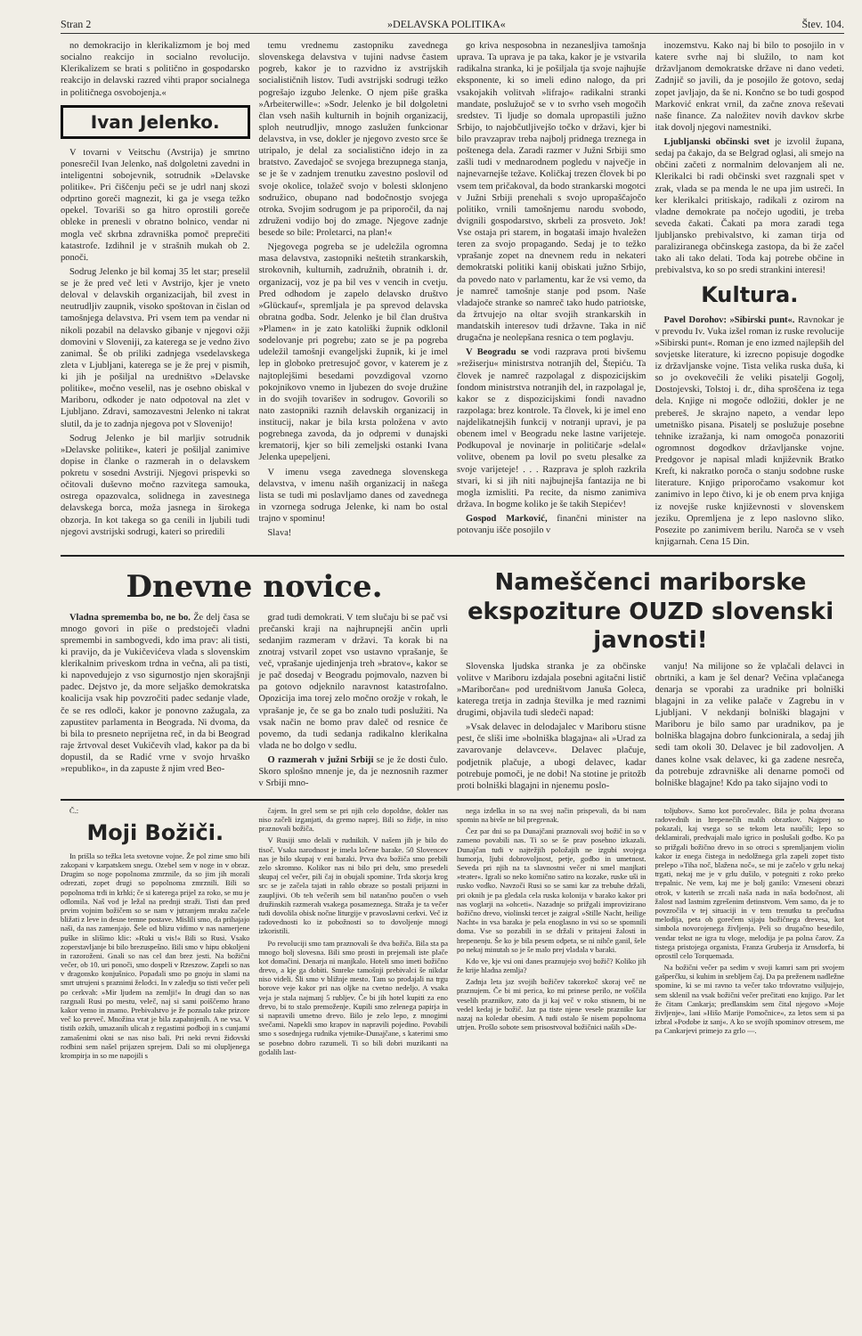Stran 2 »DELAVSKA POLITIKA« Štev. 104.
no demokracijo in klerikalizmom je boj med socialno reakcijo in socialno revolucijo. Klerikalizem se brati s politično in gospodarsko reakcijo in delavski razred vihti prapor socialnega in političnega osvobojenja.«
Ivan Jelenko.
V tovarni v Veitschu (Avstrija) je smrtno ponesrečil Ivan Jelenko, naš dolgoletni zavedni in inteligentni sobojevnik, sotrudnik »Delavske politike«. Pri čiščenju peči se je udrl nanj skozi odprtino goreči magnezit, ki ga je vsega težko opekel. Tovariši so ga hitro oprostili goreče obleke in prenesli v obratno bolnico, vendar ni mogla več skrbna zdravniška pomoč preprečiti katastrofe. Izdihnil je v strašnih mukah ob 2. ponoči.
Sodrug Jelenko je bil komaj 35 let star; preselil se je že pred več leti v Avstrijo, kjer je vneto deloval v delavskih organizacijah, bil zvest in neutrudljiv zaupnik, visoko spoštovan in čislan od tamošnjega delavstva. Pri vsem tem pa vendar ni nikoli pozabil na delavsko gibanje v njegovi ožji domovini v Sloveniji, za katerega se je vedno živo zanimal. Še ob priliki zadnjega vsedelavskega zleta v Ljubljani, katerega se je že prej v pismih, ki jih je pošiljal na uredništvo »Delavske politike«, močno veselil, nas je osebno obiskal v Mariboru, odkoder je nato odpotoval na zlet v Ljubljano. Zdravi, samozavestni Jelenko ni takrat slutil, da je to zadnja njegova pot v Slovenijo!
Sodrug Jelenko je bil marljiv sotrudnik »Delavske politike«, kateri je pošiljal zanimive dopise in članke o razmerah in o delavskem pokretu v sosedni Avstriji. Njegovi prispevki so očitovali duševno močno razvitega samouka, ostrega opazovalca, solidnega in zavestnega delavskega borca, moža jasnega in širokega obzorja. In kot takega so ga cenili in ljubili tudi njegovi avstrijski sodrugi, kateri so priredili
temu vrednemu zastopniku zavednega slovenskega delavstva v tujini nadvse častem pogreb, kakor je to razvidno iz avstrijskih socialističnih listov. Tudi avstrijski sodrugi težko pogrešajo izgubo Jelenke. O njem piše graška »Arbeiterwille«: »Sodr. Jelenko je bil dolgoletni član vseh naših kulturnih in bojnih organizacij, sploh neutrudljiv, mnogo zaslužen funkcionar delavstva, in vse, dokler je njegovo zvesto srce še utripalo, je delal za socialistično idejo in za bratstvo. Zavedajoč se svojega brezupnega stanja, se je še v zadnjem trenutku zavestno poslovil od svoje okolice, tolažeč svojo v bolesti sklonjeno sodružico, obupano nad bodočnostjo svojega otroka. Svojim sodrugom je pa priporočil, da naj združeni vodijo boj do zmage. Njegove zadnje besede so bile: Proletarci, na plan!«
Njegovega pogreba se je udeležila ogromna masa delavstva, zastopniki neštetih strankarskih, strokovnih, kulturnih, zadružnih, obratnih i. dr. organizacij, voz je pa bil ves v vencih in cvetju. Pred odhodom je zapelo delavsko društvo »Glückauf«, spremljala je pa sprevod delavska obratna godba. Sodr. Jelenko je bil član društva »Plamen« in je zato katoliški župnik odklonil sodelovanje pri pogrebu; zato se je pa pogreba udeležil tamošnji evangeljski župnik, ki je imel lep in globoko pretresujoč govor, v katerem je z najtoplejšimi besedami povzdigoval vzorno pokojnikovo vnemo in ljubezen do svoje družine in do svojih tovarišev in sodrugov. Govorili so nato zastopniki raznih delavskih organizacij in institucij, nakar je bila krsta položena v avto pogrebnega zavoda, da jo odpremi v dunajski krematorij, kjer so bili zemeljski ostanki Ivana Jelenka upepeljeni.
V imenu vsega zavednega slovenskega delavstva, v imenu naših organizacij in našega lista se tudi mi poslavljamo danes od zavednega in vzornega sodruga Jelenke, ki nam bo ostal trajno v spominu!
Slava!
go kriva nesposobna in nezanesljiva tamošnja uprava. Ta uprava je pa taka, kakor je je vstvarila radikalna stranka, ki je pošiljala tja svoje najhujše eksponente, ki so imeli edino nalogo, da pri vsakojakih volitvah »lifrajo« radikalni stranki mandate, poslužujoč se v to svrho vseh mogočih sredstev. Ti ljudje so domala upropastili južno Srbijo, to najobčutljivejšo točko v državi, kjer bi bilo pravzaprav treba najbolj pridnega treznega in poštenega dela. Zaradi razmer v Južni Srbiji smo zašli tudi v mednarodnem pogledu v največje in najnevarnejše težave. Količkaj trezen človek bi po vsem tem pričakoval, da bodo strankarski mogotci v Južni Srbiji prenehali s svojo upropaščajočo politiko, vrnili tamošnjemu narodu svobodo, dvignili gospodarstvo, skrbeli za prosveto. Jok! Vse ostaja pri starem, in bogataši imajo hvaležen teren za svojo propagando. Sedaj je to težko vprašanje zopet na dnevnem redu in nekateri demokratski politiki kanij obiskati južno Srbijo, da povedo nato v parlamentu, kar že vsi vemo, da je namreč tamošnje stanje pod psom. Naše vladajoče stranke so namreč tako hudo patriotske, da žrtvujejo na oltar svojih strankarskih in mandatskih interesov tudi državne. Taka in nič drugačna je neolepšana resnica o tem poglavju.
V Beogradu se vodi razprava proti bivšemu »režiserju« ministrstva notranjih del, Štepiću. Ta človek je namreč razpolagal z dispozicijskim fondom ministrstva notranjih del, in razpolagal je, kakor se z dispozicijskimi fondi navadno razpolaga: brez kontrole. Ta človek, ki je imel eno najdelikatnejših funkcij v notranji upravi, je pa obenem imel v Beogradu neke lastne varijeteje. Podkupoval je novinarje in političarje »delal« volitve, obenem pa lovil po svetu plesalke za svoje varijeteje! . . . Razprava je sploh razkrila stvari, ki si jih niti najbujnejša fantazija ne bi mogla izmisliti. Pa recite, da nismo zanimiva država. In bogme koliko je še takih Stepićev!
Gospod Marković, finančni minister na potovanju išče posojilo v
inozemstvu. Kako naj bi bilo to posojilo in v katere svrhe naj bi služilo, to nam kot državljanom demokratske države ni dano vedeti. Zadnjič so javili, da je posojilo že gotovo, sedaj zopet javljajo, da še ni. Končno se bo tudi gospod Marković enkrat vrnil, da začne znova reševati naše finance. Za naložitev novih davkov skrbe itak dovolj njegovi namestniki.
Ljubljanski občinski svet je izvolil župana, sedaj pa čakajo, da se Belgrad oglasi, ali smejo na občini začeti z normalnim delovanjem ali ne. Klerikalci bi radi občinski svet razgnali spet v zrak, vlada se pa menda le ne upa jim ustreči. In ker klerikalci pritiskajo, radikali z ozirom na vladne demokrate pa nočejo ugoditi, je treba seveda čakati. Čakati pa mora zaradi tega ljubljansko prebivalstvo, ki zaman tirja od paraliziranega občinskega zastopa, da bi že začel tako ali tako delati. Toda kaj potrebe občine in prebivalstva, ko so po sredi strankini interesi!
Kultura.
Pavel Dorohov: »Sibirski punt«. Ravnokar je v prevodu Iv. Vuka izšel roman iz ruske revolucije »Sibirski punt«. Roman je eno izmed najlepših del sovjetske literature, ki izrecno popisuje dogodke iz državljanske vojne. Tista velika ruska duša, ki so jo ovekovečili že veliki pisatelji Gogolj, Dostojevski, Tolstoj i. dr., diha sproščena iz tega dela. Knjige ni mogoče odložiti, dokler je ne prebereš. Je skrajno napeto, a vendar lepo umetniško pisana. Pisatelj se poslužuje posebne tehnike izražanja, ki nam omogoča ponazoriti ogromnost dogodkov državljanske vojne. Predgovor je napisal mladi književnik Bratko Kreft, ki nakratko poroča o stanju sodobne ruske literature. Knjigo priporočamo vsakomur kot zanimivo in lepo čtivo, ki je ob enem prva knjiga iz novejše ruske književnosti v slovenskem jeziku. Opremljena je z lepo naslovno sliko. Posezite po zanimivem berilu. Naroča se v vseh knjigarnah. Cena 15 Din.
Dnevne novice.
Vladna sprememba bo, ne bo. Že delj časa se mnogo govori in piše o predstoječi vladni spremembi in sambogvedi, kdo ima prav: ali tisti, ki pravijo, da je Vukičevićeva vlada s slovenskim klerikalnim priveskom trdna in večna, ali pa tisti, ki napovedujejo z vso sigurnostjo njen skorajšnji padec. Dejstvo je, da more seljaško demokratska koalicija vsak hip povzročiti padec sedanje vlade, če se res odloči, kakor je ponovno zažugala, za zapustitev parlamenta in Beograda. Ni dvoma, da bi bila to presneto neprijetna reč, in da bi Beograd raje žrtvoval deset Vukičevih vlad, kakor pa da bi dopustil, da se Radić vrne v svojo hrvaško »republiko«, in da zapuste ž njim vred Beo-
grad tudi demokrati. V tem slučaju bi se pač vsi prečanski kraji na najhrupnejši ančin uprli sedanjim razmeram v državi. Ta korak bi na znotraj vstvaril zopet vso ustavno vprašanje, še več, vprašanje ujedinjenja treh »bratov«, kakor se je pač dosedaj v Beogradu pojmovalo, nazven bi pa gotovo odjeknilo naravnost katastrofalno. Opozicija ima torej zelo močno orožje v rokah, le vprašanje je, če se ga bo znalo tudi poslužiti. Na vsak način ne bomo prav daleč od resnice če povemo, da tudi sedanja radikalno klerikalna vlada ne bo dolgo v sedlu.
O razmerah v južni Srbiji se je že dosti čulo. Skoro splošno mnenje je, da je neznosnih razmer v Srbiji mno-
Nameščenci mariborske ekspoziture OUZD slovenski javnosti!
Slovenska ljudska stranka je za občinske volitve v Mariboru izdajala posebni agitačni listič »Mariborčan« pod uredništvom Januša Goleca, katerega tretja in zadnja številka je med raznimi drugimi, objavila tudi sledeči napad:
»Vsak delavec in delodajalec v Mariboru stisne pest, če sliši ime »bolniška blagajna« ali »Urad za zavarovanje delavcev«. Delavec plačuje, podjetnik plačuje, a ubogi delavec, kadar potrebuje pomoči, je ne dobi! Na stotine je pritožb proti bolniški blagajni in njenemu poslo-
vanju! Na milijone so že vplačali delavci in obrtniki, a kam je šel denar? Večina vplačanega denarja se vporabi za uradnike pri bolniški blagajni in za velike palače v Zagrebu in v Ljubljani. V nekdanji bolniški blagajni v Mariboru je bilo samo par uradnikov, pa je bolniška blagajna dobro funkcionirala, a sedaj jih sedi tam okoli 30. Delavec je bil zadovoljen. A danes kolne vsak delavec, ki ga zadene nesreča, da potrebuje zdravniške ali denarne pomoči od bolniške blagajne! Kdo pa tako sijajno vodi to
Č.:
Moji Božiči.
In prišla so težka leta svetovne vojne. Že pol zime smo bili zakopani v karpatskem snegu. Ozebel sem v noge in v obraz. Drugim so noge popolnoma zmrznile, da so jim jih morali odrezati, zopet drugi so popolnoma zmrznili. Bili so popolnoma trdi in krhki; če si katerega prijel za roko, se mu je odlomila. Naš vod je ležal na prednji straži. Tisti dan pred prvim vojnim božičem so se nam v jutranjem mraku začele bližati z leve in desne temne postave. Mislili smo, da prihajajo naši, da nas zamenjajo. Šele od blizu vidimo v nas namerjene puške in slišimo klic: »Ruki u vis!« Bili so Rusi. Vsako zoperstavljanje bi bilo brezuspešno. Bili smo v hipu obkoljeni in razoroženi. Gnali so nas cel dan brez jesti. Na božični večer, ob 10. uri ponoči, smo dospeli v Rzeszow. Zaprli so nas v dragonsko konjušnico. Popadali smo po gnoju in slami na smrt utrujeni s praznimi želodci. In v zaledju so tisti večer peli po cerkvah: »Mir ljudem na zemlji!« In drugi dan so nas razgnali Rusi po mestu, veleč, naj si sami poiščemo hrano kakor vemo in znamo. Prebivalstvo je že poznalo take prizore več ko preveč. Množina vrat je bila zapahnjenih. A ne vsa. V tistih ozkih, umazanih ulicah z regastimi podboji in s cunjami zamašenimi okni se nas niso bali. Pri neki revni židovski rodbini sem našel prijazen sprejem. Dali so mi olupljenega krompirja in so me napojili s
čajem. In grel sem se pri njih celo dopoldne, dokler nas niso začeli izganjati, da gremo naprej. Bili so židje, in niso praznovali božiča.
V Rusiji smo delali v rudnikih. V našem jih je bilo do tisoč. Vsaka narodnost je imela ločene barake. 50 Slovencev nas je bilo skupaj v eni baraki. Prva dva božiča smo prebili zelo skromno. Kolikor nas ni bilo pri delu, smo presedeli skupaj cel večer, pili čaj in obujali spomine. Trda skorja krog src se je začela tajati in rahlo obraze so postali prijazni in zaupljivi. Ob teh večerih sem bil natančno poučen o vseh družinskih razmerah vsakega posameznega. Straža je ta večer tudi dovolila obisk nočne liturgije v pravoslavni cerkvi. Več iz radovednosti ko iz pobožnosti so to dovoljenje mnogi izkoristili.
Po revoluciji smo tam praznovali še dva božiča. Bila sta pa mnogo bolj slovesna. Bili smo prosti in prejemali iste plače kot domačini. Denarja ni manjkalo. Hoteli smo imeti božično drevo, a kje ga dobiti. Smreke tamošnji prebivalci še nikdar niso videli. Šli smo v bližnje mesto. Tam so prodajali na trgu borove veje kakor pri nas oljke na cvetno nedeljo. A vsaka veja je stala najmanj 5 rubljev. Če bi jih hotel kupiti za eno drevo, bi to stalo premoženje. Kupili smo zelenega papirja in si napravili umetno drevo. Bilo je zelo lepo, z mnogimi svečami. Napekli smo krapov in napravili pojedino. Povabili smo s sosednjega rudnika vjetnike-Dunajčane, s katerimi smo se posebno dobro razumeli. Ti so bili dobri muzikanti na godalih last-
nega izdelka in so na svoj način prispevali, da bi nam spomin na bivše ne bil pregrenak.
Čez par dni so pa Dunajčani praznovali svoj božič in so v zameno povabili nas. Ti so se še prav posebno izkazali. Dunajčan tudi v najtežjih položajih ne izgubi svojega humorja, ljubi dobrovoljnost, petje, godbo in umetnost. Seveda pri njih na ta slavnostni večer ni smel manjkati »teater«. Igrali so neko komično satiro na kozake, ruske uši in rusko vodko. Navzoči Rusi so se sami kar za trebuhe držali, pri oknih je pa gledala cela ruska kolonija v barako kakor pri nas voglarji na »ohceti«. Nazadnje so prižgali improvizirano božično drevo, violinski tercet je zaigral »Stille Nacht, heilige Nacht« in vsa baraka je pela enoglasno in vsi so se spomnili doma. Vse so pozabili in se držali v pritajeni žalosti in hrepenenju. Še ko je bila pesem odpeta, se ni nihče ganil, šele po nekaj minutah so je še malo prej vladala v baraki.
Kdo ve, kje vsi oni danes praznujejo svoj božič? Koliko jih že krije hladna zemlja?
Zadnja leta jaz svojih božičev takorekoč skoraj več ne praznujem. Če bi mi perica, ko mi prinese perilo, ne voščila veselih praznikov, zato da ji kaj več v roko stisnem, bi ne vedel kedaj je božič. Jaz pa tiste njene vesele praznike kar nazaj na koledar obesim. A tudi ostalo še nisem popolnoma utrjen. Prošlo sobote sem prisostvoval božičnici naših »De-
toljubov«. Samo kot poročevalec. Bila je polna dvorana radovednih in hrepenečih malih obrazkov. Najprej so pokazali, kaj vsega so se tekom leta naučili; lepo so deklamirali, predvajali malo igrico in poslušali godbo. Ko pa so prižgali božično drevo in so otroci s spremljanjem violin kakor iz enega čistega in nedolžnega grla zapeli zopet tisto prelepo »Tiha noč, blažena noč«, se mi je začelo v grlu nekaj trgati, nekaj me je v grlu dušilo, v potegniti z roko preko trepalnic. Ne vem, kaj me je bolj ganilo: Vzneseni obrazi otrok, v katerih se zrcali naša nada in naša bodočnost, ali žalost nad lastnim zgrešenim detinstvom. Vem samo, da je to povzročila v tej situaciji in v tem trenutku ta prečudna melodija, peta ob gorečem sijaju božičnega drevesa, kot simbola novorojenega življenja. Peli so drugačno besedilo, vendar tekst ne igra tu vloge, melodija je pa polna čarov. Za tistega pristojega organista, Franza Gruberja iz Arnsdorfa, bi oprostil celo Torquemada.
Na božični večer pa sedim v svoji kamri sam pri svojem gašperčku, si kuhim in srebljem čaj. Da pa preženem nadležne spomine, ki se mi ravno ta večer tako trdovratno vsiljujejo, sem sklenil na vsak božični večer prečitati eno knjigo. Par let že čitam Cankarja; predlanskim sem čital njegovo »Moje življenje«, lani »Hišo Marije Pomočnice«, za letos sem si pa izbral »Podobe iz sanj«. A ko se svojih spominov otresem, me pa Cankarjevi primejo za grlo —.